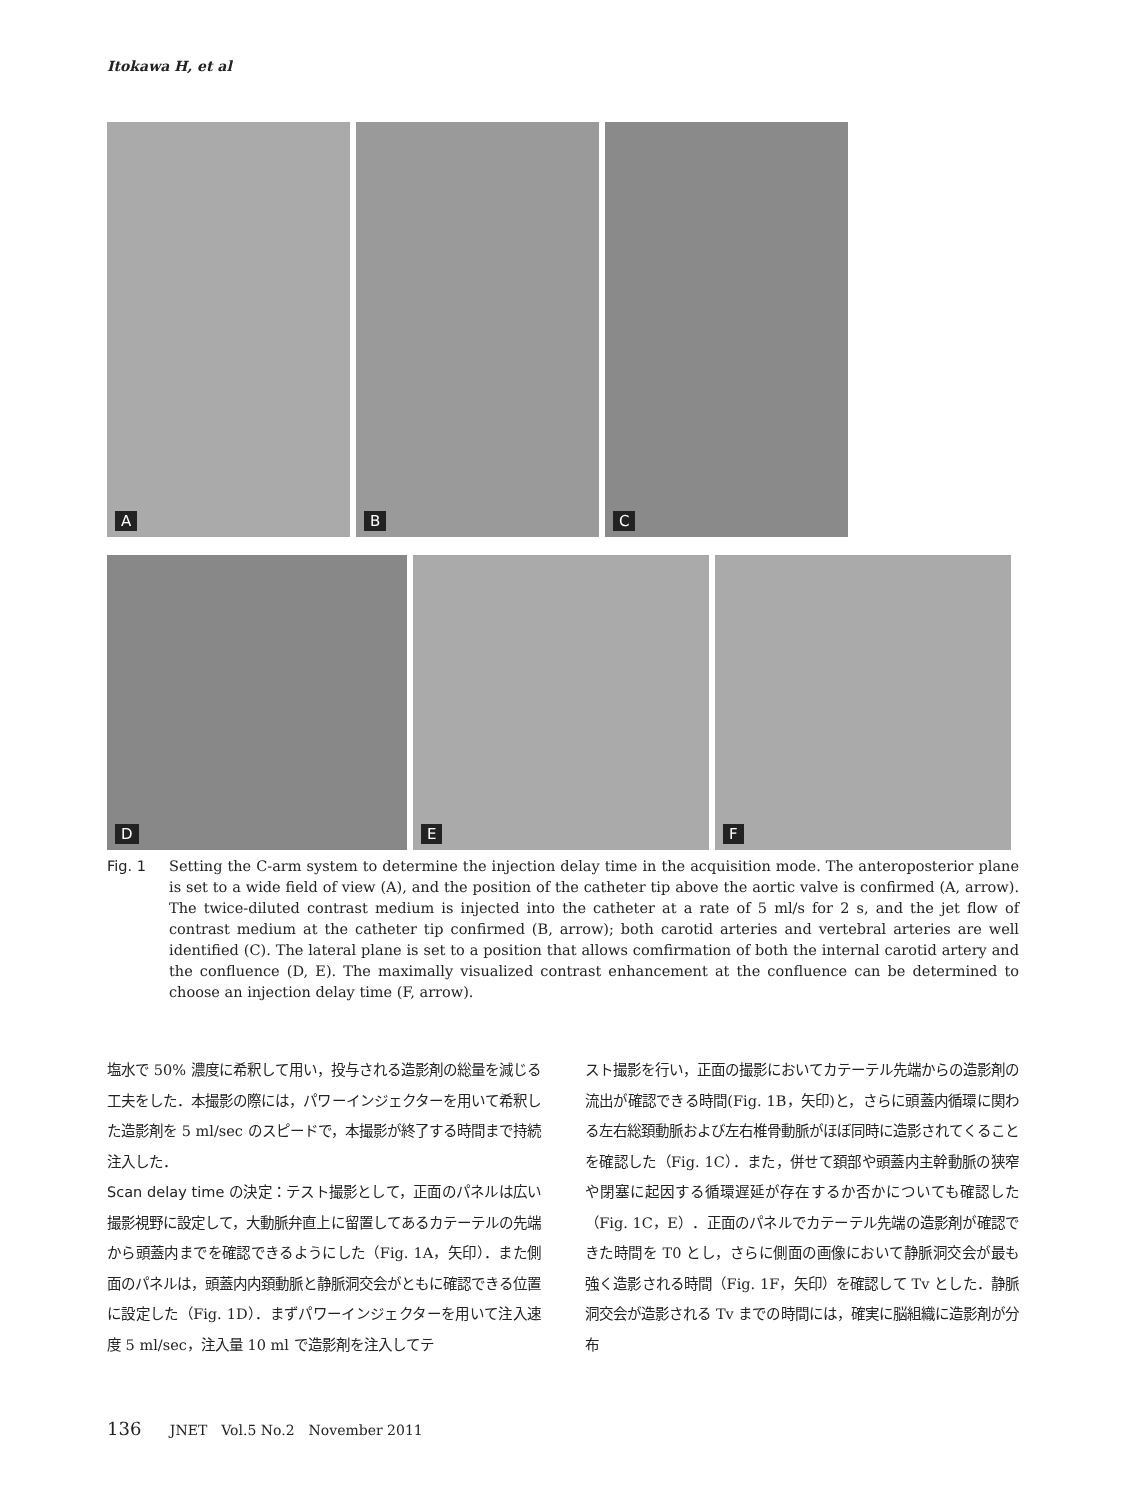Itokawa H, et al
A
B
C
D
E
F
Fig. 1 Setting the C-arm system to determine the injection delay time in the acquisition mode. The anteroposterior plane is set to a wide field of view (A), and the position of the catheter tip above the aortic valve is confirmed (A, arrow). The twice-diluted contrast medium is injected into the catheter at a rate of 5 ml/s for 2 s, and the jet flow of contrast medium at the catheter tip confirmed (B, arrow); both carotid arteries and vertebral arteries are well identified (C). The lateral plane is set to a position that allows comfirmation of both the internal carotid artery and the confluence (D, E). The maximally visualized contrast enhancement at the confluence can be determined to choose an injection delay time (F, arrow).
塩水で 50% 濃度に希釈して用い，投与される造影剤の総量を減じる工夫をした．本撮影の際には，パワーインジェクターを用いて希釈した造影剤を 5 ml/sec のスピードで，本撮影が終了する時間まで持続注入した．
Scan delay time の決定：テスト撮影として，正面のパネルは広い撮影視野に設定して，大動脈弁直上に留置してあるカテーテルの先端から頭蓋内までを確認できるようにした（Fig. 1A，矢印）．また側面のパネルは，頭蓋内内頚動脈と静脈洞交会がともに確認できる位置に設定した（Fig. 1D）．まずパワーインジェクターを用いて注入速度 5 ml/sec，注入量 10 ml で造影剤を注入してテ
スト撮影を行い，正面の撮影においてカテーテル先端からの造影剤の流出が確認できる時間(Fig. 1B，矢印)と，さらに頭蓋内循環に関わる左右総頚動脈および左右椎骨動脈がほぼ同時に造影されてくることを確認した（Fig. 1C）．また，併せて頚部や頭蓋内主幹動脈の狭窄や閉塞に起因する循環遅延が存在するか否かについても確認した（Fig. 1C，E）．正面のパネルでカテーテル先端の造影剤が確認できた時間を T0 とし，さらに側面の画像において静脈洞交会が最も強く造影される時間（Fig. 1F，矢印）を確認して Tv とした．静脈洞交会が造影される Tv までの時間には，確実に脳組織に造影剤が分布
136 JNET　Vol.5 No.2　November 2011